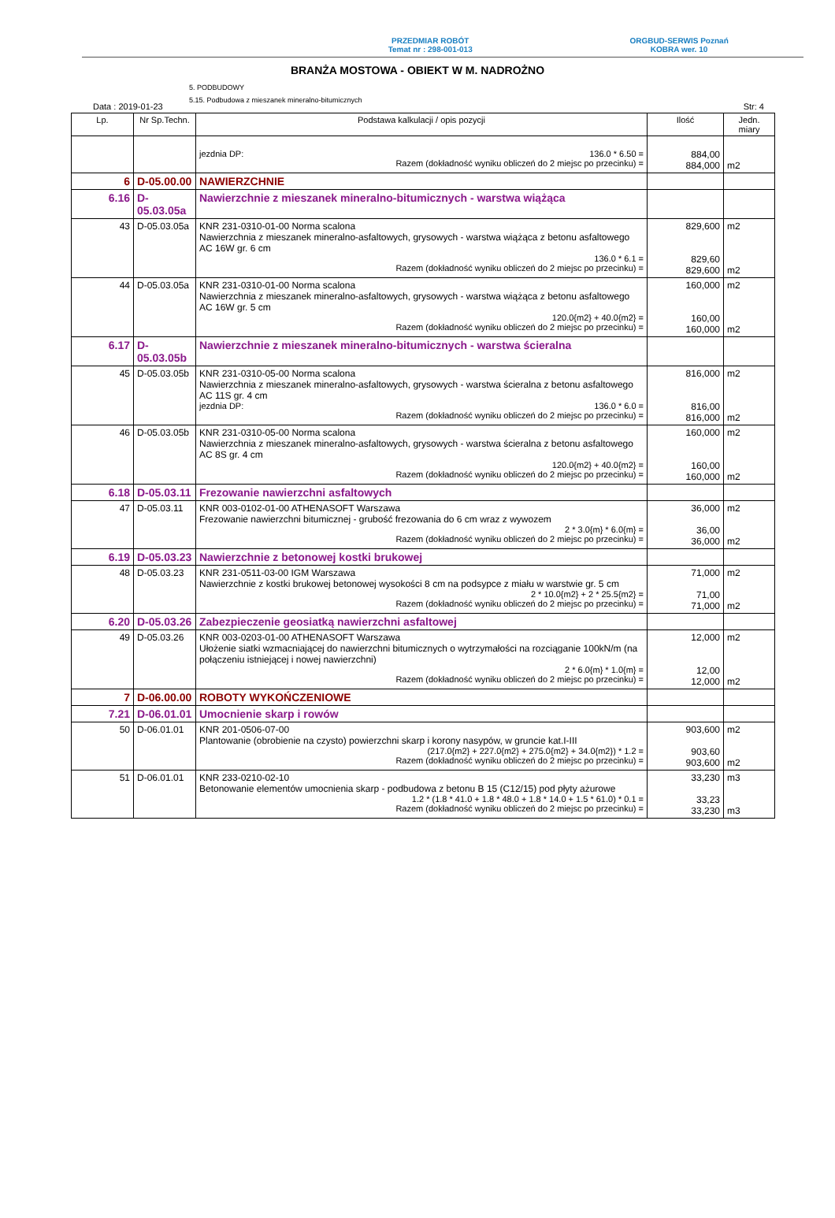PRZEDMIAR ROBÓT
Temat nr : 298-001-013
ORGBUD-SERWIS Poznań
KOBRA wer. 10
BRANŻA MOSTOWA - OBIEKT W M. NADROŻNO
5. PODBUDOWY
5.15. Podbudowa z mieszanek mineralno-bitumicznych
Data : 2019-01-23 Str: 4
| Lp. | Nr Sp.Techn. | Podstawa kalkulacji / opis pozycji | Ilość | Jedn. miary |
| --- | --- | --- | --- | --- |
| | | jezdnia DP: 136.0 * 6.50 = Razem (dokładność wyniku obliczeń do 2 miejsc po przecinku) = | 884,00 884,000 | m2 |
| 6 | D-05.00.00 | NAWIERZCHNIE | | |
| 6.16 | D-05.03.05a | Nawierzchnie z mieszanek mineralno-bitumicznych - warstwa wiążąca | | |
| 43 | D-05.03.05a | KNR 231-0310-01-00 Norma scalona Nawierzchnia z mieszanek mineralno-asfaltowych, grysowych - warstwa wiążąca z betonu asfaltowego AC 16W gr. 6 cm 136.0 * 6.1 = Razem (dokładność wyniku obliczeń do 2 miejsc po przecinku) = | 829,600 829,60 829,600 | m2 m2 |
| 44 | D-05.03.05a | KNR 231-0310-01-00 Norma scalona Nawierzchnia z mieszanek mineralno-asfaltowych, grysowych - warstwa wiążąca z betonu asfaltowego AC 16W gr. 5 cm 120.0{m2} + 40.0{m2} = Razem (dokładność wyniku obliczeń do 2 miejsc po przecinku) = | 160,000 160,00 160,000 | m2 m2 |
| 6.17 | D-05.03.05b | Nawierzchnie z mieszanek mineralno-bitumicznych - warstwa ścieralna | | |
| 45 | D-05.03.05b | KNR 231-0310-05-00 Norma scalona Nawierzchnia z mieszanek mineralno-asfaltowych, grysowych - warstwa ścieralna z betonu asfaltowego AC 11S gr. 4 cm jezdnia DP: 136.0 * 6.0 = Razem (dokładność wyniku obliczeń do 2 miejsc po przecinku) = | 816,000 816,00 816,000 | m2 m2 |
| 46 | D-05.03.05b | KNR 231-0310-05-00 Norma scalona Nawierzchnia z mieszanek mineralno-asfaltowych, grysowych - warstwa ścieralna z betonu asfaltowego AC 8S gr. 4 cm 120.0{m2} + 40.0{m2} = Razem (dokładność wyniku obliczeń do 2 miejsc po przecinku) = | 160,000 160,00 160,000 | m2 m2 |
| 6.18 | D-05.03.11 | Frezowanie nawierzchni asfaltowych | | |
| 47 | D-05.03.11 | KNR 003-0102-01-00 ATHENASOFT Warszawa Frezowanie nawierzchni bitumicznej - grubość frezowania do 6 cm wraz z wywozem 2 * 3.0{m} * 6.0{m} = Razem (dokładność wyniku obliczeń do 2 miejsc po przecinku) = | 36,000 36,00 36,000 | m2 m2 |
| 6.19 | D-05.03.23 | Nawierzchnie z betonowej kostki brukowej | | |
| 48 | D-05.03.23 | KNR 231-0511-03-00 IGM Warszawa Nawierzchnie z kostki brukowej betonowej wysokości 8 cm na podsypce z miału w warstwie gr. 5 cm 2 * 10.0{m2} + 2 * 25.5{m2} = Razem (dokładność wyniku obliczeń do 2 miejsc po przecinku) = | 71,000 71,00 71,000 | m2 m2 |
| 6.20 | D-05.03.26 | Zabezpieczenie geosiatką nawierzchni asfaltowej | | |
| 49 | D-05.03.26 | KNR 003-0203-01-00 ATHENASOFT Warszawa Ułożenie siatki wzmacniającej do nawierzchni bitumicznych o wytrzymałości na rozciąganie 100kN/m (na połączeniu istniejącej i nowej nawierzchni) 2 * 6.0{m} * 1.0{m} = Razem (dokładność wyniku obliczeń do 2 miejsc po przecinku) = | 12,000 12,00 12,000 | m2 m2 |
| 7 | D-06.00.00 | ROBOTY WYKOŃCZENIOWE | | |
| 7.21 | D-06.01.01 | Umocnienie skarp i rowów | | |
| 50 | D-06.01.01 | KNR 201-0506-07-00 Plantowanie (obrobienie na czysto) powierzchni skarp i korony nasypów, w gruncie kat.I-III (217.0{m2} + 227.0{m2} + 275.0{m2} + 34.0{m2}) * 1.2 = Razem (dokładność wyniku obliczeń do 2 miejsc po przecinku) = | 903,600 903,60 903,600 | m2 m2 |
| 51 | D-06.01.01 | KNR 233-0210-02-10 Betonowanie elementów umocnienia skarp - podbudowa z betonu B 15 (C12/15) pod płyty ażurowe 1.2 * (1.8 * 41.0 + 1.8 * 48.0 + 1.8 * 14.0 + 1.5 * 61.0) * 0.1 = Razem (dokładność wyniku obliczeń do 2 miejsc po przecinku) = | 33,230 33,23 33,230 | m3 m3 |